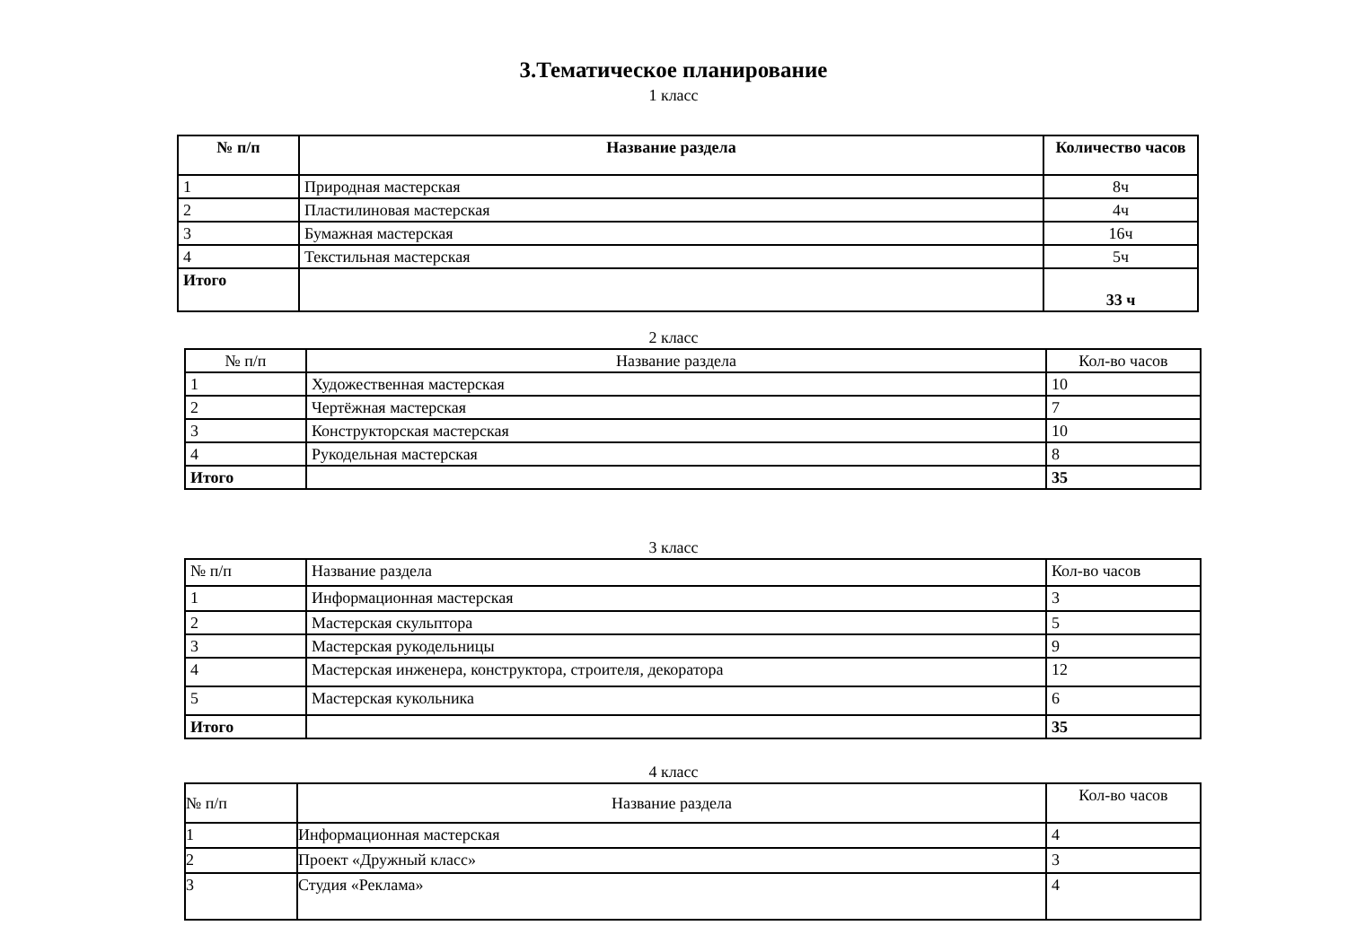3.Тематическое планирование
1 класс
| № п/п | Название раздела | Количество часов |
| --- | --- | --- |
| 1 | Природная мастерская | 8ч |
| 2 | Пластилиновая мастерская | 4ч |
| 3 | Бумажная мастерская | 16ч |
| 4 | Текстильная мастерская | 5ч |
| Итого | | 33 ч |
2 класс
| № п/п | Название раздела | Кол-во часов |
| 1 | Художественная мастерская | 10 |
| 2 | Чертёжная мастерская | 7 |
| 3 | Конструкторская мастерская | 10 |
| 4 | Рукодельная мастерская | 8 |
| Итого | | 35 |
3 класс
| № п/п | Название раздела | Кол-во часов |
| 1 | Информационная мастерская | 3 |
| 2 | Мастерская скульптора | 5 |
| 3 | Мастерская рукодельницы | 9 |
| 4 | Мастерская инженера, конструктора, строителя, декоратора | 12 |
| 5 | Мастерская кукольника | 6 |
| Итого | | 35 |
4 класс
| № п/п | Название раздела | Кол-во часов |
| 1 | Информационная мастерская | 4 |
| 2 | Проект «Дружный класс» | 3 |
| 3 | Студия «Реклама» | 4 |